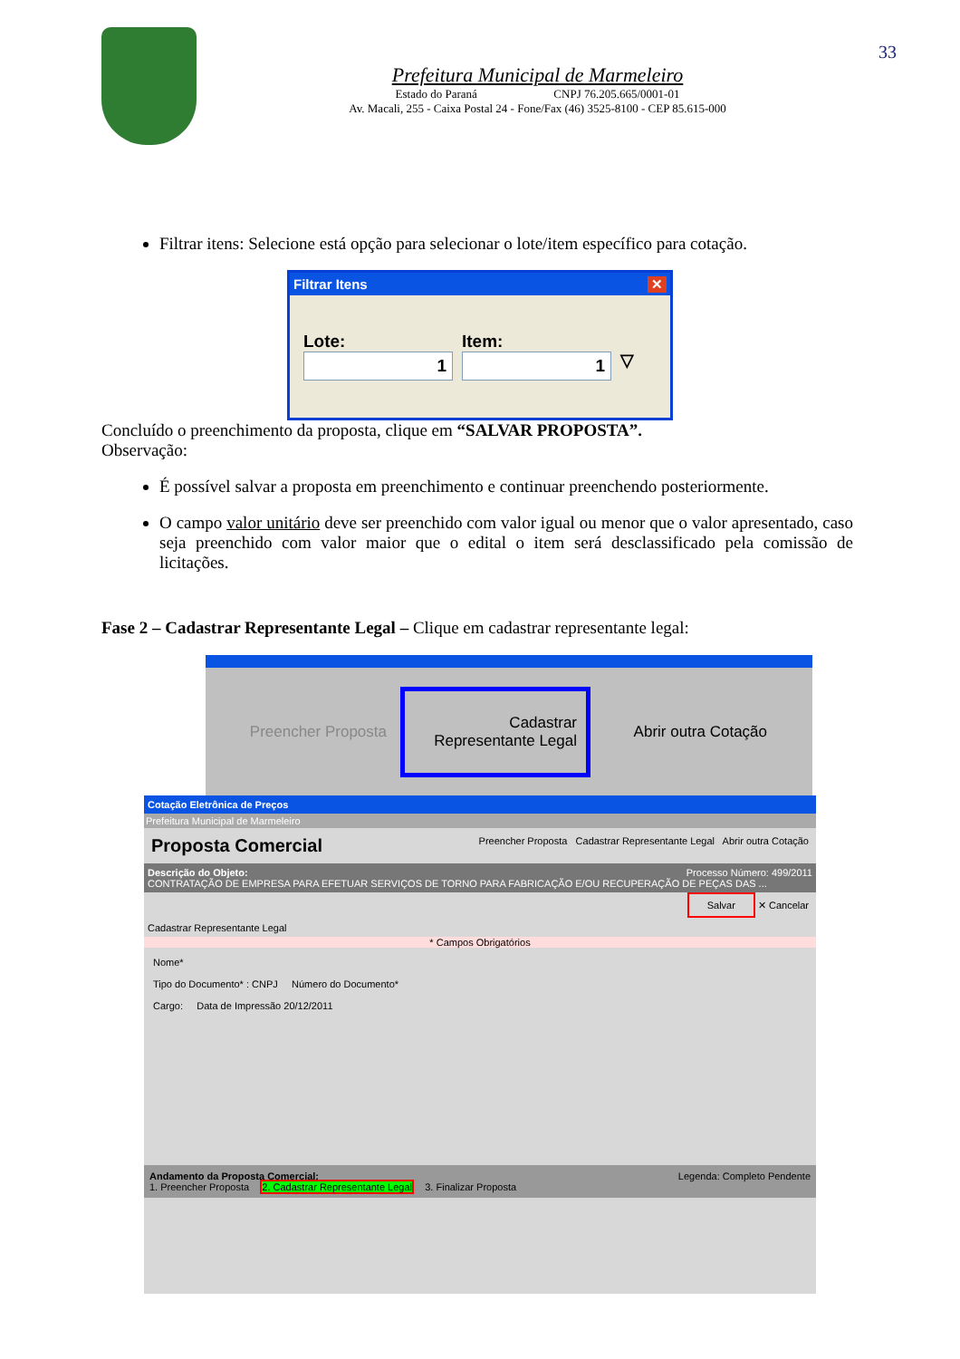Prefeitura Municipal de Marmeleiro
Estado do Paraná CNPJ 76.205.665/0001-01
Av. Macali, 255 - Caixa Postal 24 - Fone/Fax (46) 3525-8100 - CEP 85.615-000
33
Filtrar itens: Selecione está opção para selecionar o lote/item específico para cotação.
Filtrar Itens ✕
Lote:
1
Item:
1
▽
Concluído o preenchimento da proposta, clique em “SALVAR PROPOSTA”.
Observação:
É possível salvar a proposta em preenchimento e continuar preenchendo posteriormente.
O campo valor unitário deve ser preenchido com valor igual ou menor que o valor apresentado, caso seja preenchido com valor maior que o edital o item será desclassificado pela comissão de licitações.
Fase 2 – Cadastrar Representante Legal – Clique em cadastrar representante legal:
Preencher Proposta
Cadastrar Representante Legal
Abrir outra Cotação
Cotação Eletrônica de Preços
Prefeitura Municipal de Marmeleiro
Proposta Comercial Preencher Proposta Cadastrar Representante Legal Abrir outra Cotação
Descrição do Objeto: Processo Número: 499/2011
CONTRATAÇÃO DE EMPRESA PARA EFETUAR SERVIÇOS DE TORNO PARA FABRICAÇÃO E/OU RECUPERAÇÃO DE PEÇAS DAS ...
Salvar ✕ Cancelar
Cadastrar Representante Legal
* Campos Obrigatórios
Nome*
Tipo do Documento* : CNPJ Número do Documento*
Cargo: Data de Impressão 20/12/2011
Andamento da Proposta Comercial: Legenda: Completo Pendente
1. Preencher Proposta 2. Cadastrar Representante Legal 3. Finalizar Proposta